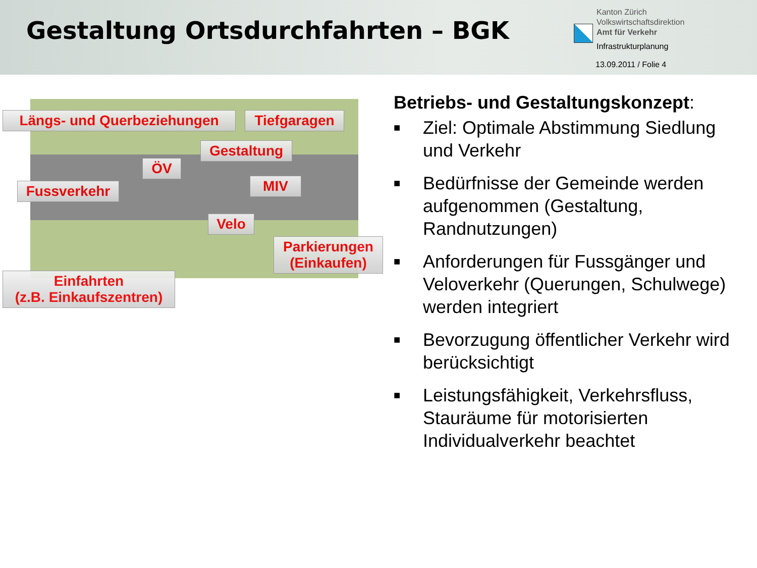Gestaltung Ortsdurchfahrten – BGK
Kanton Zürich
Volkswirtschaftsdirektion
Amt für Verkehr
Infrastrukturplanung
13.09.2011 / Folie 4
Längs- und Querbeziehungen
Tiefgaragen
Gestaltung
ÖV
Fussverkehr
MIV
Velo
Parkierungen
(Einkaufen)
Einfahrten
(z.B. Einkaufszentren)
Betriebs- und Gestaltungskonzept:
■ Ziel: Optimale Abstimmung Siedlung und Verkehr
■ Bedürfnisse der Gemeinde werden aufgenommen (Gestaltung, Randnutzungen)
■ Anforderungen für Fussgänger und Veloverkehr (Querungen, Schulwege) werden integriert
■ Bevorzugung öffentlicher Verkehr wird berücksichtigt
■ Leistungsfähigkeit, Verkehrsfluss, Stauräume für motorisierten Individualverkehr beachtet